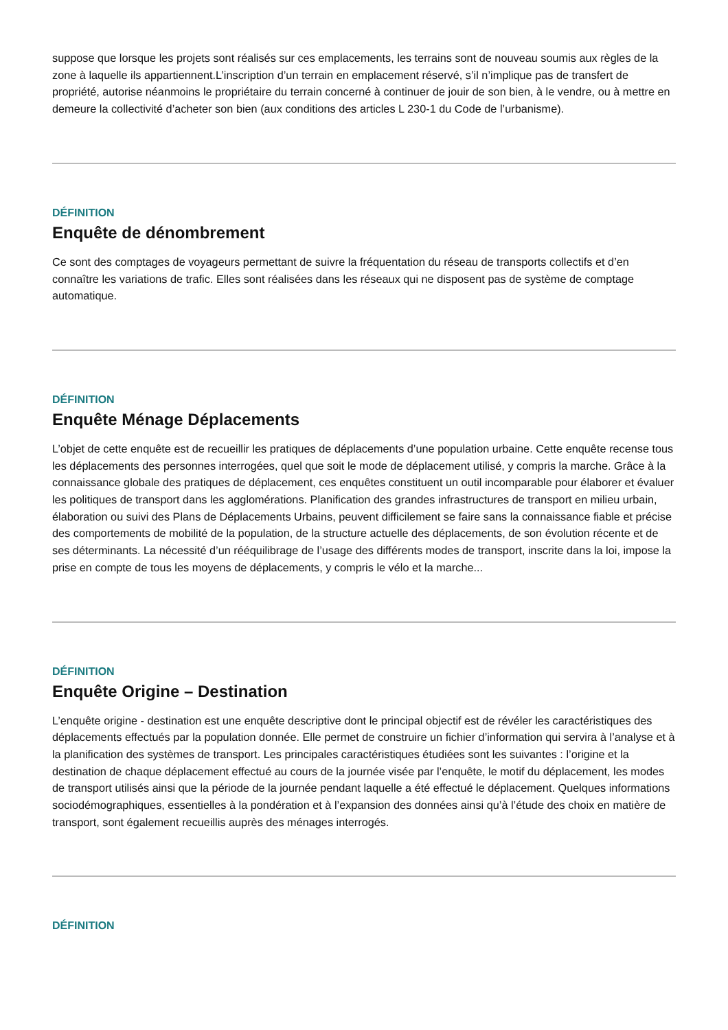suppose que lorsque les projets sont réalisés sur ces emplacements, les terrains sont de nouveau soumis aux règles de la zone à laquelle ils appartiennent.L’inscription d’un terrain en emplacement réservé, s’il n’implique pas de transfert de propriété, autorise néanmoins le propriétaire du terrain concerné à continuer de jouir de son bien, à le vendre, ou à mettre en demeure la collectivité d’acheter son bien (aux conditions des articles L 230-1 du Code de l’urbanisme).
DÉFINITION
Enquête de dénombrement
Ce sont des comptages de voyageurs permettant de suivre la fréquentation du réseau de transports collectifs et d’en connaître les variations de trafic. Elles sont réalisées dans les réseaux qui ne disposent pas de système de comptage automatique.
DÉFINITION
Enquête Ménage Déplacements
L’objet de cette enquête est de recueillir les pratiques de déplacements d’une population urbaine. Cette enquête recense tous les déplacements des personnes interrogées, quel que soit le mode de déplacement utilisé, y compris la marche. Grâce à la connaissance globale des pratiques de déplacement, ces enquêtes constituent un outil incomparable pour élaborer et évaluer les politiques de transport dans les agglomérations. Planification des grandes infrastructures de transport en milieu urbain, élaboration ou suivi des Plans de Déplacements Urbains, peuvent difficilement se faire sans la connaissance fiable et précise des comportements de mobilité de la population, de la structure actuelle des déplacements, de son évolution récente et de ses déterminants. La nécessité d’un rééquilibrage de l’usage des différents modes de transport, inscrite dans la loi, impose la prise en compte de tous les moyens de déplacements, y compris le vélo et la marche...
DÉFINITION
Enquête Origine – Destination
L’enquête origine - destination est une enquête descriptive dont le principal objectif est de révéler les caractéristiques des déplacements effectués par la population donnée. Elle permet de construire un fichier d’information qui servira à l’analyse et à la planification des systèmes de transport. Les principales caractéristiques étudiées sont les suivantes : l’origine et la destination de chaque déplacement effectué au cours de la journée visée par l’enquête, le motif du déplacement, les modes de transport utilisés ainsi que la période de la journée pendant laquelle a été effectué le déplacement. Quelques informations sociodémographiques, essentielles à la pondération et à l’expansion des données ainsi qu’à l’étude des choix en matière de transport, sont également recueillis auprès des ménages interrogés.
DÉFINITION